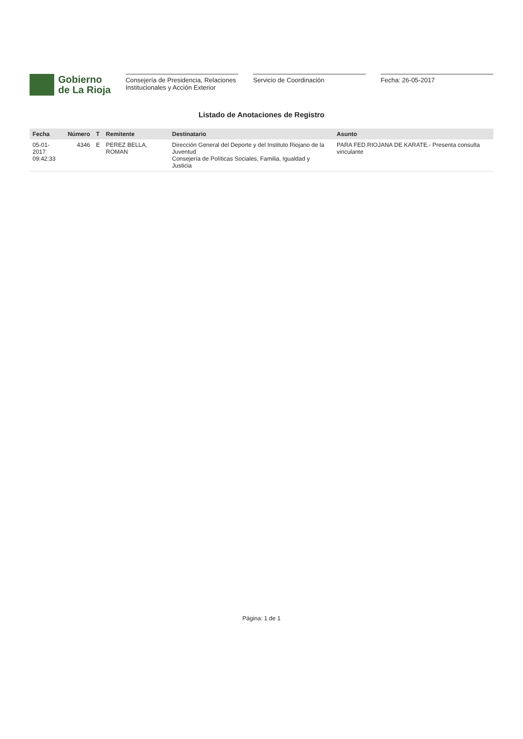Gobierno
de La Rioja
Consejería de Presidencia, Relaciones Institucionales y Acción Exterior
Servicio de Coordinación Fecha: 26-05-2017
Listado de Anotaciones de Registro
| Fecha | Número | T | Remitente | Destinatario | Asunto |
| --- | --- | --- | --- | --- | --- |
| 05-01-2017 09:42:33 | 4346 | E | PEREZ BELLA, ROMAN | Dirección General del Deporte y del Instituto Riojano de la Juventud Consejería de Políticas Sociales, Familia, Igualdad y Justicia | PARA FED.RIOJANA DE KARATE.- Presenta consulta vinculante |
Página: 1 de 1